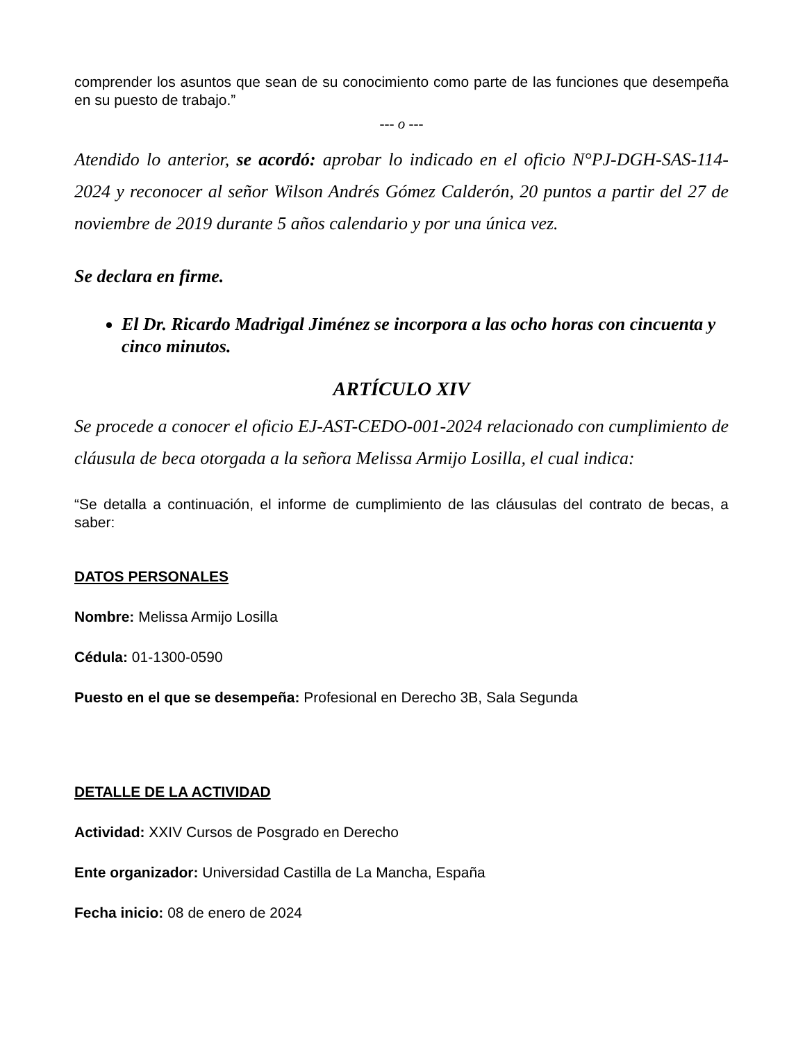comprender los asuntos que sean de su conocimiento como parte de las funciones que desempeña en su puesto de trabajo.”
--- o ---
Atendido lo anterior, se acordó: aprobar lo indicado en el oficio N°PJ-DGH-SAS-114-2024 y reconocer al señor Wilson Andrés Gómez Calderón, 20 puntos a partir del 27 de noviembre de 2019 durante 5 años calendario y por una única vez.
Se declara en firme.
El Dr. Ricardo Madrigal Jiménez se incorpora a las ocho horas con cincuenta y cinco minutos.
ARTÍCULO XIV
Se procede a conocer el oficio EJ-AST-CEDO-001-2024 relacionado con cumplimiento de cláusula de beca otorgada a la señora Melissa Armijo Losilla, el cual indica:
“Se detalla a continuación, el informe de cumplimiento de las cláusulas del contrato de becas, a saber:
DATOS PERSONALES
Nombre: Melissa Armijo Losilla
Cédula: 01-1300-0590
Puesto en el que se desempeña: Profesional en Derecho 3B, Sala Segunda
DETALLE DE LA ACTIVIDAD
Actividad: XXIV Cursos de Posgrado en Derecho
Ente organizador: Universidad Castilla de La Mancha, España
Fecha inicio: 08 de enero de 2024